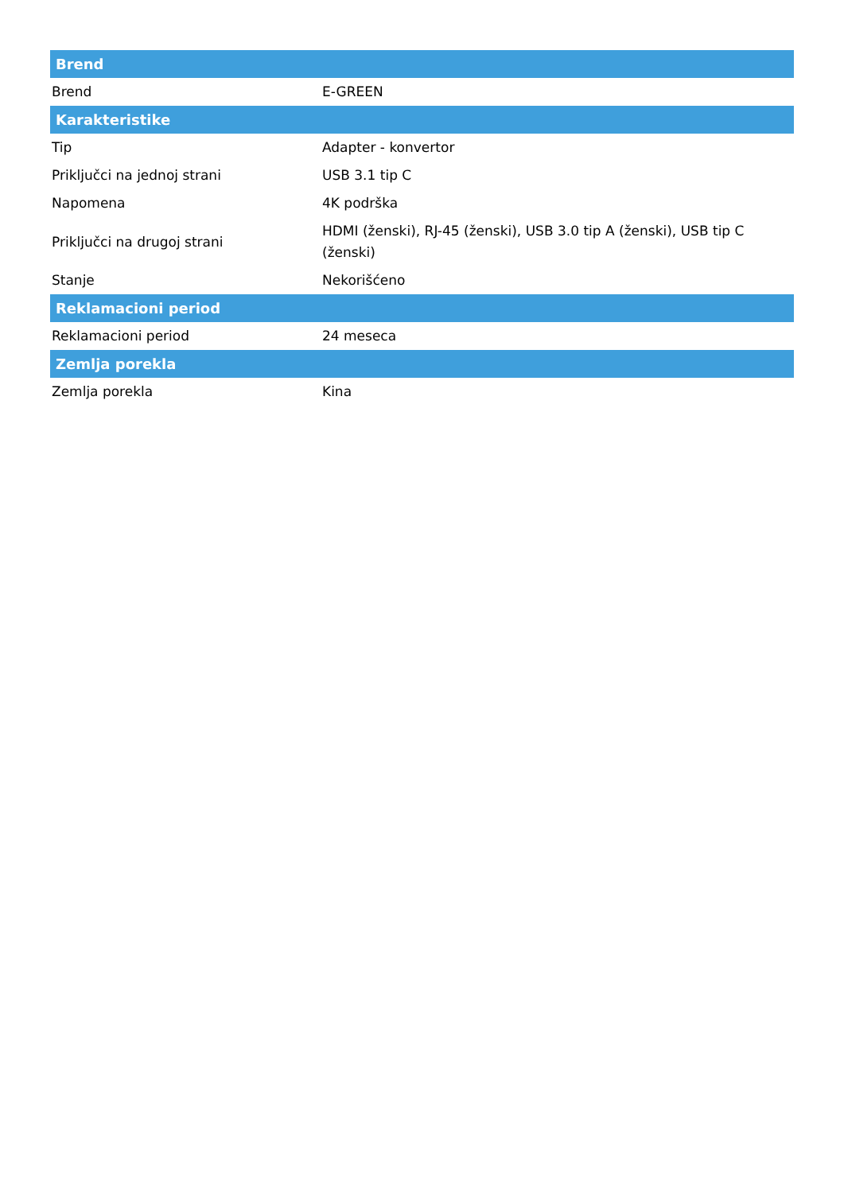| Brend | |
| --- | --- |
| Brend | E-GREEN |
| Karakteristike | |
| Tip | Adapter - konvertor |
| Priključci na jednoj strani | USB 3.1 tip C |
| Napomena | 4K podrška |
| Priključci na drugoj strani | HDMI (ženski), RJ-45 (ženski), USB 3.0 tip A (ženski), USB tip C (ženski) |
| Stanje | Nekorišćeno |
| Reklamacioni period | |
| Reklamacioni period | 24 meseca |
| Zemlja porekla | |
| Zemlja porekla | Kina |